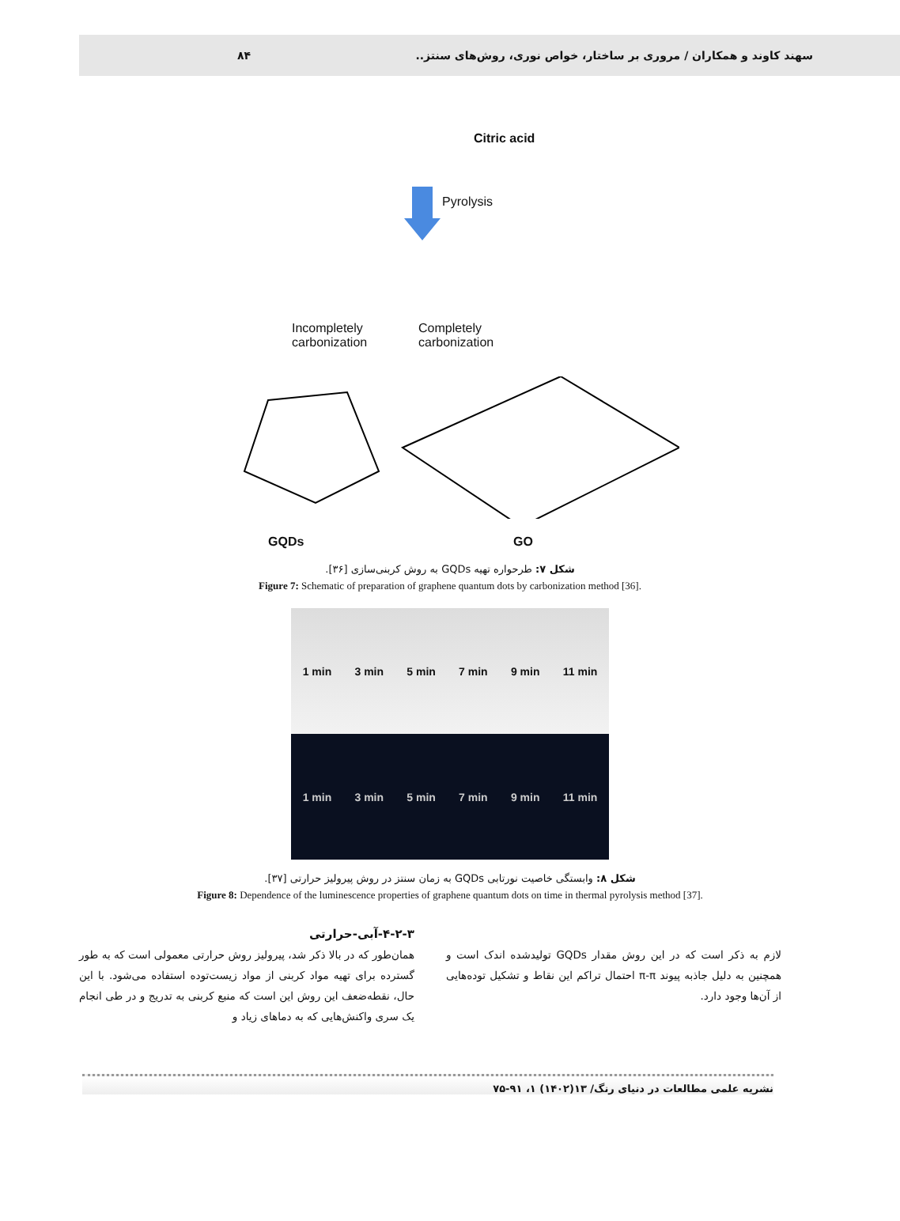سهند کاوند و همکاران / مروری بر ساختار، خواص نوری، روش‌های سنتز.. ۸۴
Citric acid
Pyrolysis
Incompletely
carbonization
Completely
carbonization
GQDs GO
شکل ۷: طرحواره تهیه GQDs به روش کربنی‌سازی [۳۶].
Figure 7: Schematic of preparation of graphene quantum dots by carbonization method [36].
1 min 3 min 5 min 7 min 9 min 11 min
1 min 3 min 5 min 7 min 9 min 11 min
شکل ۸: وابستگی خاصیت نورتابی GQDs به زمان سنتز در روش پیرولیز حرارتی [۳۷].
Figure 8: Dependence of the luminescence properties of graphene quantum dots on time in thermal pyrolysis method [37].
لازم به ذکر است که در این روش مقدار GQDs تولیدشده اندک است و همچنین به دلیل جاذبه پیوند π-π احتمال تراکم این نقاط و تشکیل توده‌هایی از آن‌ها وجود دارد.
۴-۲-۳-آبی-حرارتی
همان‌طور که در بالا ذکر شد، پیرولیز روش حرارتی معمولی است که به طور گسترده برای تهیه مواد کربنی از مواد زیست‌توده استفاده می‌شود. با این حال، نقطه‌ضعف این روش این است که منبع کربنی به تدریج و در طی انجام یک سری واکنش‌هایی که به دماهای زیاد و
نشریه علمی مطالعات در دنیای رنگ/ ۱۳(۱۴۰۲) ۱، ۹۱-۷۵